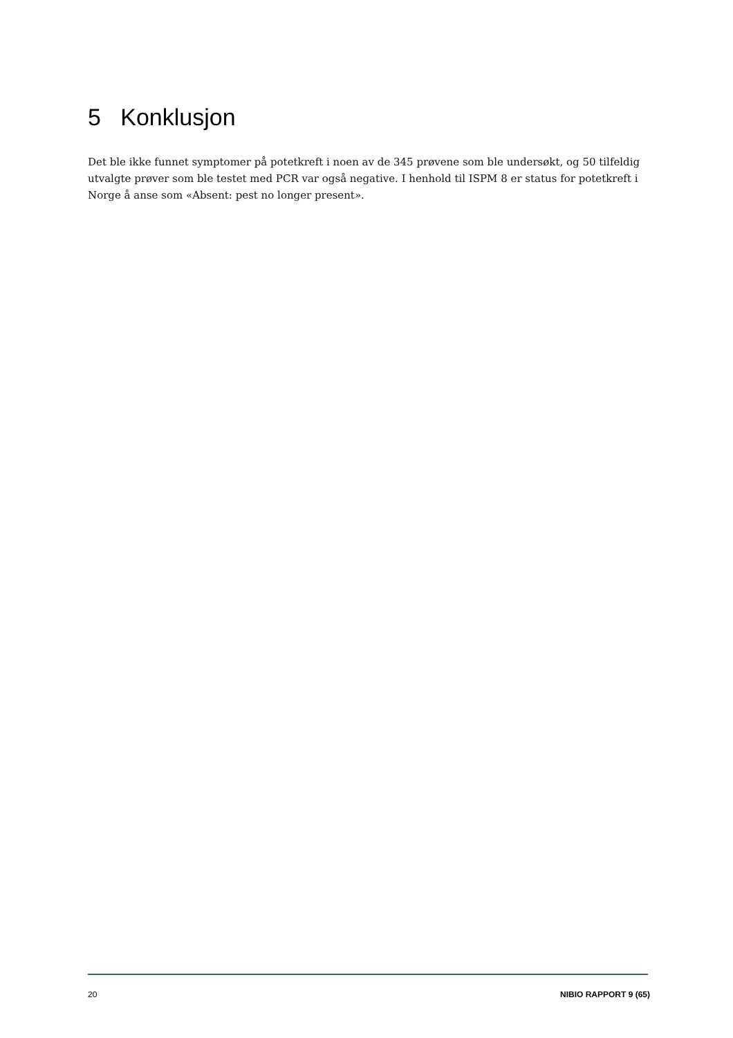5 Konklusjon
Det ble ikke funnet symptomer på potetkreft i noen av de 345 prøvene som ble undersøkt, og 50 tilfeldig utvalgte prøver som ble testet med PCR var også negative. I henhold til ISPM 8 er status for potetkreft i Norge å anse som «Absent: pest no longer present».
20 NIBIO RAPPORT 9 (65)